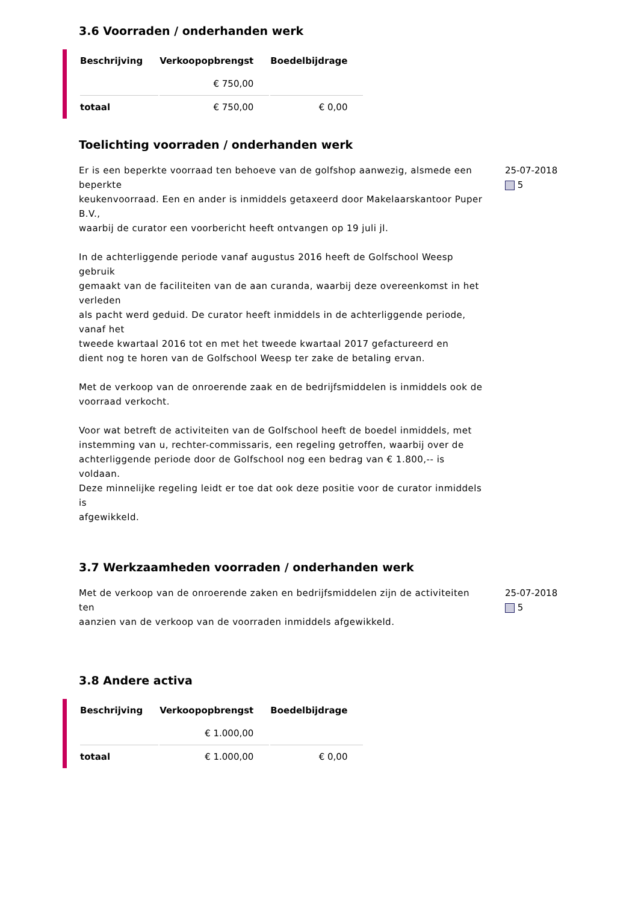3.6 Voorraden / onderhanden werk
| Beschrijving | Verkoopopbrengst | Boedelbijdrage |
| --- | --- | --- |
| | € 750,00 | |
| totaal | € 750,00 | € 0,00 |
Toelichting voorraden / onderhanden werk
Er is een beperkte voorraad ten behoeve van de golfshop aanwezig, alsmede een beperkte
keukenvoorraad. Een en ander is inmiddels getaxeerd door Makelaarskantoor Puper B.V.,
waarbij de curator een voorbericht heeft ontvangen op 19 juli jl.
In de achterliggende periode vanaf augustus 2016 heeft de Golfschool Weesp gebruik
gemaakt van de faciliteiten van de aan curanda, waarbij deze overeenkomst in het verleden
als pacht werd geduid. De curator heeft inmiddels in de achterliggende periode, vanaf het
tweede kwartaal 2016 tot en met het tweede kwartaal 2017 gefactureerd en
dient nog te horen van de Golfschool Weesp ter zake de betaling ervan.
Met de verkoop van de onroerende zaak en de bedrijfsmiddelen is inmiddels ook de
voorraad verkocht.
Voor wat betreft de activiteiten van de Golfschool heeft de boedel inmiddels, met
instemming van u, rechter-commissaris, een regeling getroffen, waarbij over de
achterliggende periode door de Golfschool nog een bedrag van € 1.800,-- is voldaan.
Deze minnelijke regeling leidt er toe dat ook deze positie voor de curator inmiddels is
afgewikkeld.
25-07-2018
5
3.7 Werkzaamheden voorraden / onderhanden werk
Met de verkoop van de onroerende zaken en bedrijfsmiddelen zijn de activiteiten ten
aanzien van de verkoop van de voorraden inmiddels afgewikkeld.
25-07-2018
5
3.8 Andere activa
| Beschrijving | Verkoopopbrengst | Boedelbijdrage |
| --- | --- | --- |
| | € 1.000,00 | |
| totaal | € 1.000,00 | € 0,00 |